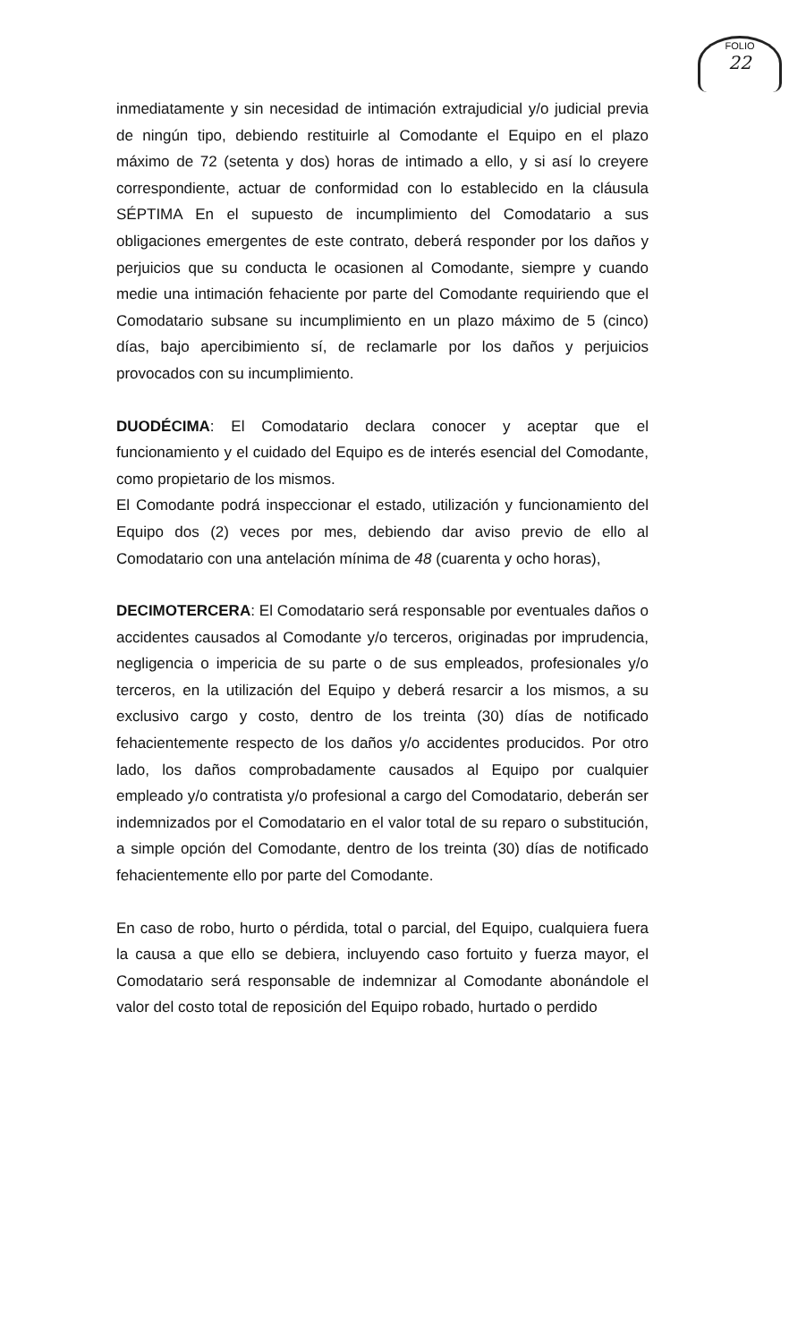FOLIO
22
inmediatamente y sin necesidad de intimación extrajudicial y/o judicial previa de ningún tipo, debiendo restituirle al Comodante el Equipo en el plazo máximo de 72 (setenta y dos) horas de intimado a ello, y si así lo creyere correspondiente, actuar de conformidad con lo establecido en la cláusula SÉPTIMA En el supuesto de incumplimiento del Comodatario a sus obligaciones emergentes de este contrato, deberá responder por los daños y perjuicios que su conducta le ocasionen al Comodante, siempre y cuando medie una intimación fehaciente por parte del Comodante requiriendo que el Comodatario subsane su incumplimiento en un plazo máximo de 5 (cinco) días, bajo apercibimiento sí, de reclamarle por los daños y perjuicios provocados con su incumplimiento.
DUODÉCIMA: El Comodatario declara conocer y aceptar que el funcionamiento y el cuidado del Equipo es de interés esencial del Comodante, como propietario de los mismos.
El Comodante podrá inspeccionar el estado, utilización y funcionamiento del Equipo dos (2) veces por mes, debiendo dar aviso previo de ello al Comodatario con una antelación mínima de 48 (cuarenta y ocho horas),
DECIMOTERCERA: El Comodatario será responsable por eventuales daños o accidentes causados al Comodante y/o terceros, originadas por imprudencia, negligencia o impericia de su parte o de sus empleados, profesionales y/o terceros, en la utilización del Equipo y deberá resarcir a los mismos, a su exclusivo cargo y costo, dentro de los treinta (30) días de notificado fehacientemente respecto de los daños y/o accidentes producidos. Por otro lado, los daños comprobadamente causados al Equipo por cualquier empleado y/o contratista y/o profesional a cargo del Comodatario, deberán ser indemnizados por el Comodatario en el valor total de su reparo o substitución, a simple opción del Comodante, dentro de los treinta (30) días de notificado fehacientemente ello por parte del Comodante.
En caso de robo, hurto o pérdida, total o parcial, del Equipo, cualquiera fuera la causa a que ello se debiera, incluyendo caso fortuito y fuerza mayor, el Comodatario será responsable de indemnizar al Comodante abonándole el valor del costo total de reposición del Equipo robado, hurtado o perdido